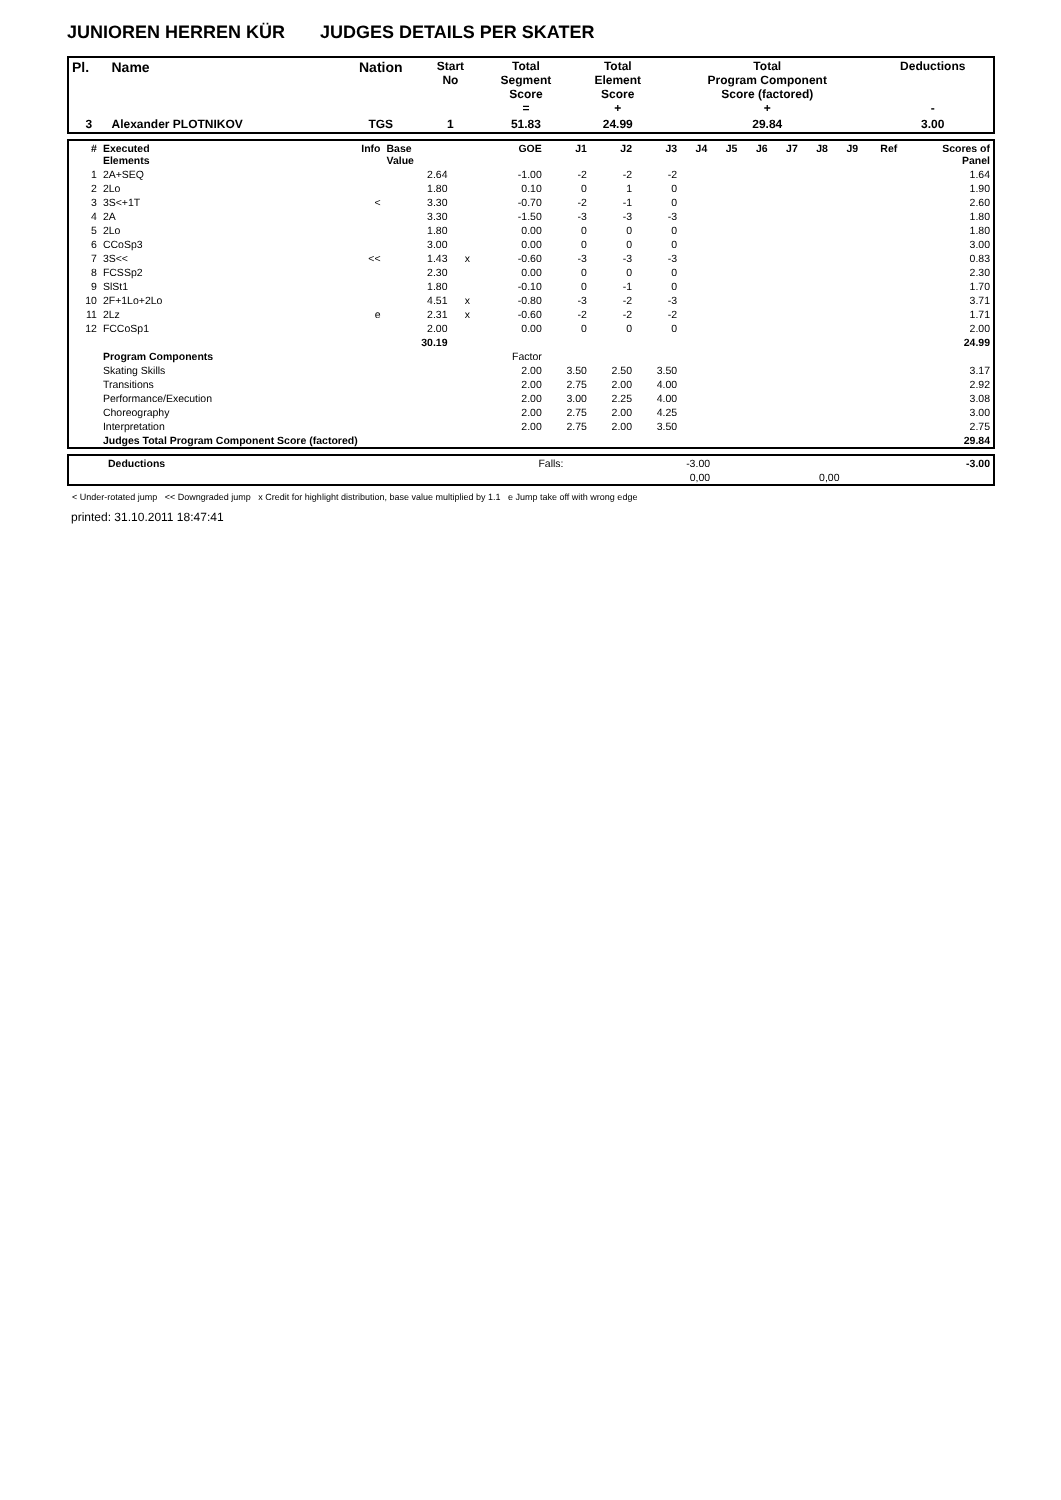JUNIOREN HERREN KÜR JUDGES DETAILS PER SKATER
| Pl. | Name | Nation | Start No | Total Segment Score = | Total Element Score + | Total Program Component Score (factored) + | Deductions - |
| --- | --- | --- | --- | --- | --- | --- | --- |
| 3 | Alexander PLOTNIKOV | TGS | 1 | 51.83 | 24.99 | 29.84 | 3.00 |
| # | Executed Elements | Info | Base Value | | GOE | J1 | J2 | J3 | J4 | J5 | J6 | J7 | J8 | J9 | Ref | Scores of Panel |
| --- | --- | --- | --- | --- | --- | --- | --- | --- | --- | --- | --- | --- | --- | --- | --- | --- |
| 1 | 2A+SEQ | | 2.64 | | -1.00 | -2 | -2 | -2 | | | | | | | | 1.64 |
| 2 | 2Lo | | 1.80 | | 0.10 | 0 | 1 | 0 | | | | | | | | 1.90 |
| 3 | 3S<+1T | < | 3.30 | | -0.70 | -2 | -1 | 0 | | | | | | | | 2.60 |
| 4 | 2A | | 3.30 | | -1.50 | -3 | -3 | -3 | | | | | | | | 1.80 |
| 5 | 2Lo | | 1.80 | | 0.00 | 0 | 0 | 0 | | | | | | | | 1.80 |
| 6 | CCoSp3 | | 3.00 | | 0.00 | 0 | 0 | 0 | | | | | | | | 3.00 |
| 7 | 3S<< | << | 1.43 | x | -0.60 | -3 | -3 | -3 | | | | | | | | 0.83 |
| 8 | FCSSp2 | | 2.30 | | 0.00 | 0 | 0 | 0 | | | | | | | | 2.30 |
| 9 | SlSt1 | | 1.80 | | -0.10 | 0 | -1 | 0 | | | | | | | | 1.70 |
| 10 | 2F+1Lo+2Lo | | 4.51 | x | -0.80 | -3 | -2 | -3 | | | | | | | | 3.71 |
| 11 | 2Lz | e | 2.31 | x | -0.60 | -2 | -2 | -2 | | | | | | | | 1.71 |
| 12 | FCCoSp1 | | 2.00 | | 0.00 | 0 | 0 | 0 | | | | | | | | 2.00 |
| | | | 30.19 | | | | | | | | | | | | | 24.99 |
| | Program Components | | | | Factor | | | | | | | | | | | |
| | Skating Skills | | | | 2.00 | 3.50 | 2.50 | 3.50 | | | | | | | | 3.17 |
| | Transitions | | | | 2.00 | 2.75 | 2.00 | 4.00 | | | | | | | | 2.92 |
| | Performance/Execution | | | | 2.00 | 3.00 | 2.25 | 4.00 | | | | | | | | 3.08 |
| | Choreography | | | | 2.00 | 2.75 | 2.00 | 4.25 | | | | | | | | 3.00 |
| | Interpretation | | | | 2.00 | 2.75 | 2.00 | 3.50 | | | | | | | | 2.75 |
| | Judges Total Program Component Score (factored) | | | | | | | | | | | | | | | 29.84 |
| | Deductions | Falls: | -3.00 | | -3.00 |
| | | | 0,00 | 0,00 | |
< Under-rotated jump << Downgraded jump x Credit for highlight distribution, base value multiplied by 1.1 e Jump take off with wrong edge
printed: 31.10.2011 18:47:41